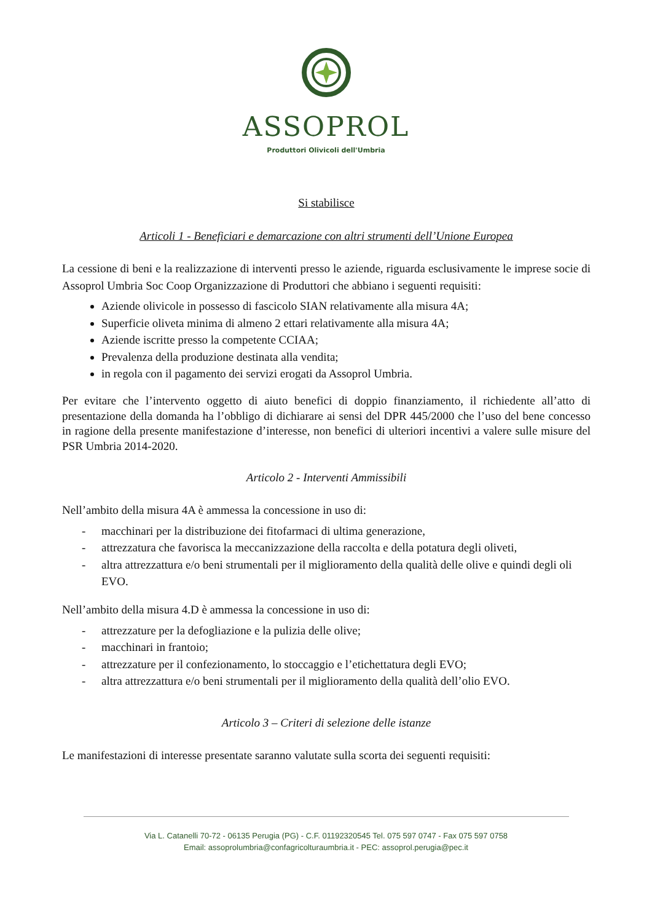ASSOPROL
Produttori Olivicoli dell'Umbria
Si stabilisce
Articoli 1 - Beneficiari e demarcazione con altri strumenti dell’Unione Europea
La cessione di beni e la realizzazione di interventi presso le aziende, riguarda esclusivamente le imprese socie di Assoprol Umbria Soc Coop Organizzazione di Produttori che abbiano i seguenti requisiti:
Aziende olivicole in possesso di fascicolo SIAN relativamente alla misura 4A;
Superficie oliveta minima di almeno 2 ettari relativamente alla misura 4A;
Aziende iscritte presso la competente CCIAA;
Prevalenza della produzione destinata alla vendita;
in regola con il pagamento dei servizi erogati da Assoprol Umbria.
Per evitare che l’intervento oggetto di aiuto benefici di doppio finanziamento, il richiedente all’atto di presentazione della domanda ha l’obbligo di dichiarare ai sensi del DPR 445/2000 che l’uso del bene concesso in ragione della presente manifestazione d’interesse, non benefici di ulteriori incentivi a valere sulle misure del PSR Umbria 2014-2020.
Articolo 2 - Interventi Ammissibili
Nell’ambito della misura 4A è ammessa la concessione in uso di:
- macchinari per la distribuzione dei fitofarmaci di ultima generazione,
- attrezzatura che favorisca la meccanizzazione della raccolta e della potatura degli oliveti,
- altra attrezzattura e/o beni strumentali per il miglioramento della qualità delle olive e quindi degli oli EVO.
Nell’ambito della misura 4.D è ammessa la concessione in uso di:
- attrezzature per la defogliazione e la pulizia delle olive;
- macchinari in frantoio;
- attrezzature per il confezionamento, lo stoccaggio e l’etichettatura degli EVO;
- altra attrezzattura e/o beni strumentali per il miglioramento della qualità dell’olio EVO.
Articolo 3 – Criteri di selezione delle istanze
Le manifestazioni di interesse presentate saranno valutate sulla scorta dei seguenti requisiti:
Via L. Catanelli 70-72 - 06135 Perugia (PG) - C.F. 01192320545 Tel. 075 597 0747 - Fax 075 597 0758
Email: assoprolumbria@confagricolturaumbria.it - PEC: assoprol.perugia@pec.it